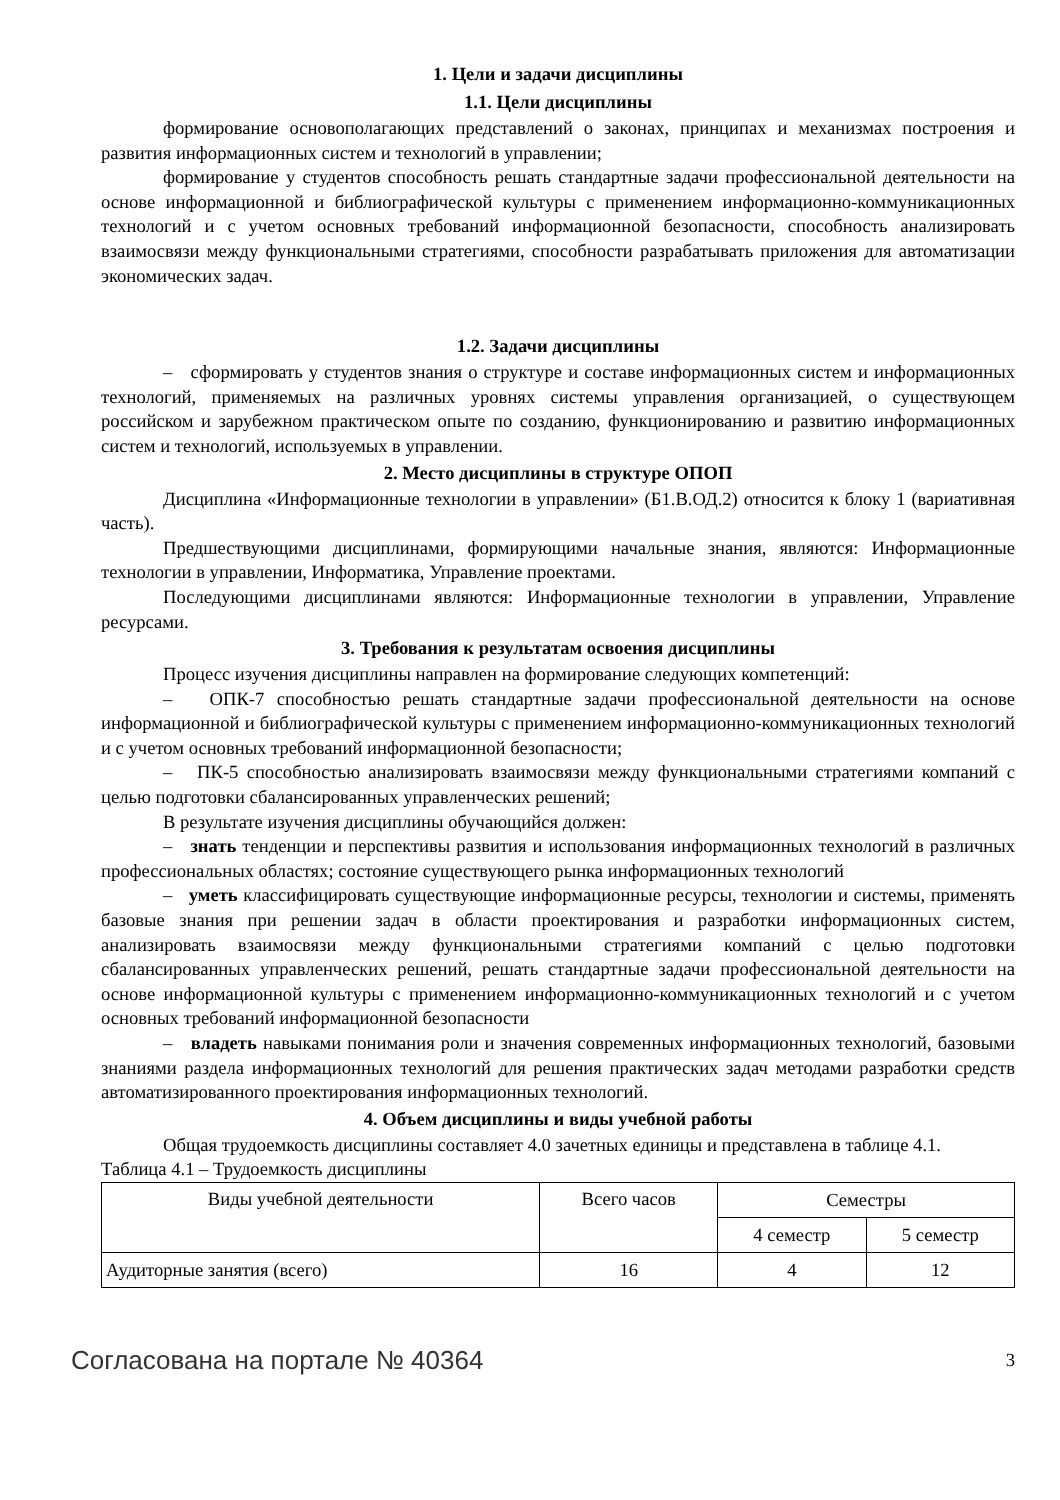1. Цели и задачи дисциплины
1.1. Цели дисциплины
формирование основополагающих представлений о законах, принципах и механизмах построения и развития информационных систем и технологий в управлении;
формирование у студентов способность решать стандартные задачи профессиональной деятельности на основе информационной и библиографической культуры с применением информационно-коммуникационных технологий и с учетом основных требований информационной безопасности, способность анализировать взаимосвязи между функциональными стратегиями, способности разрабатывать приложения для автоматизации экономических задач.
1.2. Задачи дисциплины
– сформировать у студентов знания о структуре и составе информационных систем и информационных технологий, применяемых на различных уровнях системы управления организацией, о существующем российском и зарубежном практическом опыте по созданию, функционированию и развитию информационных систем и технологий, используемых в управлении.
2. Место дисциплины в структуре ОПОП
Дисциплина «Информационные технологии в управлении» (Б1.В.ОД.2) относится к блоку 1 (вариативная часть).
Предшествующими дисциплинами, формирующими начальные знания, являются: Информационные технологии в управлении, Информатика, Управление проектами.
Последующими дисциплинами являются: Информационные технологии в управлении, Управление ресурсами.
3. Требования к результатам освоения дисциплины
Процесс изучения дисциплины направлен на формирование следующих компетенций:
– ОПК-7 способностью решать стандартные задачи профессиональной деятельности на основе информационной и библиографической культуры с применением информационно-коммуникационных технологий и с учетом основных требований информационной безопасности;
– ПК-5 способностью анализировать взаимосвязи между функциональными стратегиями компаний с целью подготовки сбалансированных управленческих решений;
В результате изучения дисциплины обучающийся должен:
– знать тенденции и перспективы развития и использования информационных технологий в различных профессиональных областях; состояние существующего рынка информационных технологий
– уметь классифицировать существующие информационные ресурсы, технологии и системы, применять базовые знания при решении задач в области проектирования и разработки информационных систем, анализировать взаимосвязи между функциональными стратегиями компаний с целью подготовки сбалансированных управленческих решений, решать стандартные задачи профессиональной деятельности на основе информационной культуры с применением информационно-коммуникационных технологий и с учетом основных требований информационной безопасности
– владеть навыками понимания роли и значения современных информационных технологий, базовыми знаниями раздела информационных технологий для решения практических задач методами разработки средств автоматизированного проектирования информационных технологий.
4. Объем дисциплины и виды учебной работы
Общая трудоемкость дисциплины составляет 4.0 зачетных единицы и представлена в таблице 4.1.
Таблица 4.1 – Трудоемкость дисциплины
| Виды учебной деятельности | Всего часов | Семестры | |
| --- | --- | --- | --- |
| | | 4 семестр | 5 семестр |
| Аудиторные занятия (всего) | 16 | 4 | 12 |
Согласована на портале № 40364 3